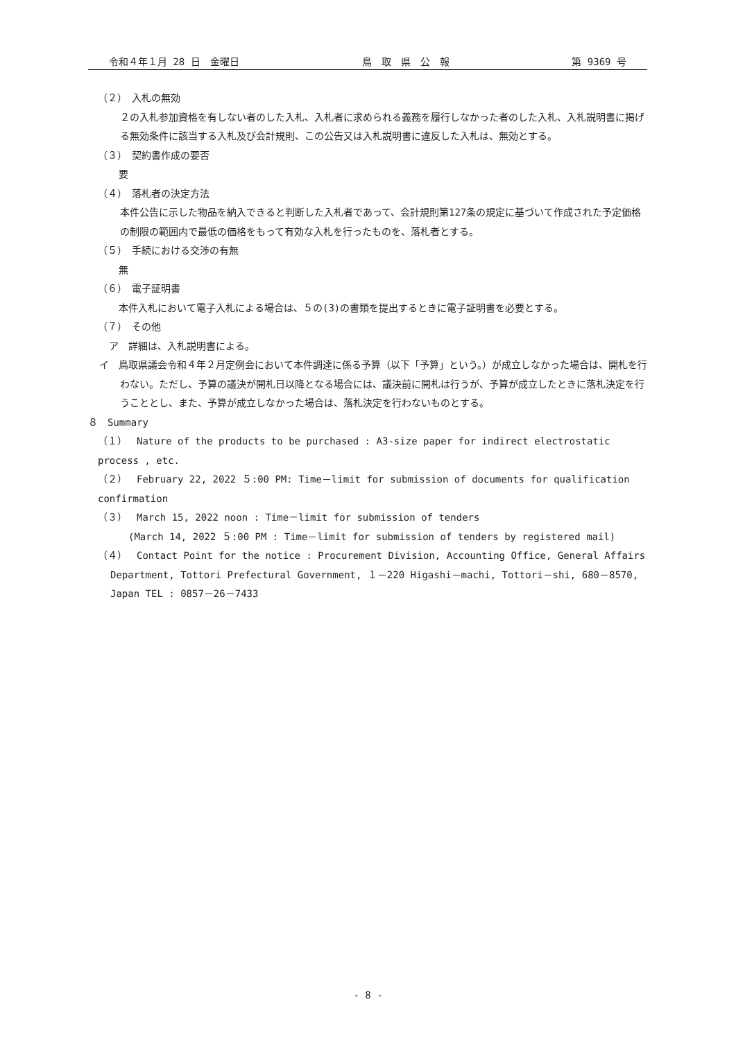令和４年１月 28 日　金曜日 鳥　取　県　公　報 第 9369 号
（２）　入札の無効
　２の入札参加資格を有しない者のした入札、入札者に求められる義務を履行しなかった者のした入札、入札説明書に掲げる無効条件に該当する入札及び会計規則、この公告又は入札説明書に違反した入札は、無効とする。
（３）　契約書作成の要否
　要
（４）　落札者の決定方法
　本件公告に示した物品を納入できると判断した入札者であって、会計規則第127条の規定に基づいて作成された予定価格の制限の範囲内で最低の価格をもって有効な入札を行ったものを、落札者とする。
（５）　手続における交渉の有無
　無
（６）　電子証明書
　本件入札において電子入札による場合は、５の(3)の書類を提出するときに電子証明書を必要とする。
（７）　その他
ア　詳細は、入札説明書による。
イ　鳥取県議会令和４年２月定例会において本件調達に係る予算（以下「予算」という。）が成立しなかった場合は、開札を行わない。ただし、予算の議決が開札日以降となる場合には、議決前に開札は行うが、予算が成立したときに落札決定を行うこととし、また、予算が成立しなかった場合は、落札決定を行わないものとする。
８　Summary
（１）　Nature of the products to be purchased : A3-size paper for indirect electrostatic process , etc.
（２）　February 22, 2022 ５:00 PM: Time－limit for submission of documents for qualification confirmation
（３）　March 15, 2022 noon : Time－limit for submission of tenders
(March 14, 2022 ５:00 PM : Time－limit for submission of tenders by registered mail)
（４）　Contact Point for the notice : Procurement Division, Accounting Office, General Affairs Department, Tottori Prefectural Government, １－220 Higashi－machi, Tottori－shi, 680－8570, Japan TEL : 0857－26－7433
- 8 -